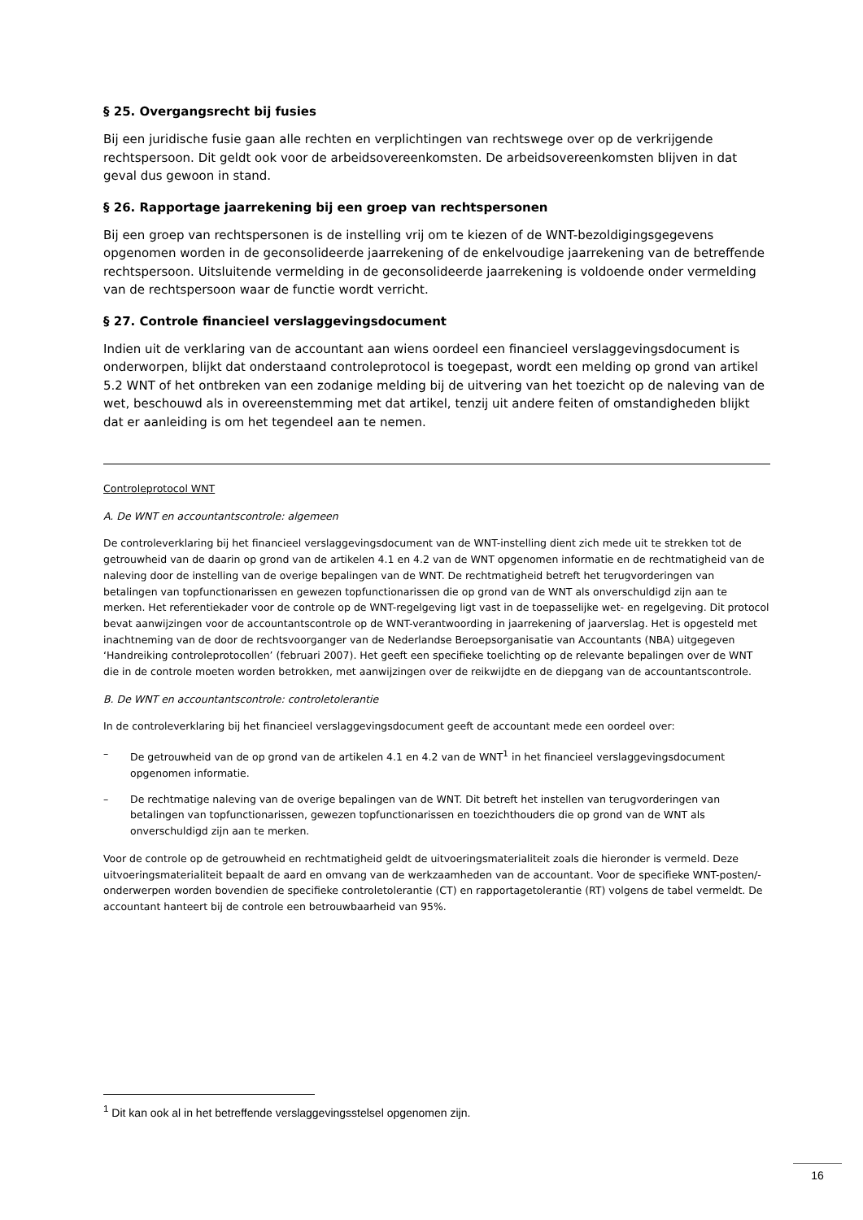§ 25. Overgangsrecht bij fusies
Bij een juridische fusie gaan alle rechten en verplichtingen van rechtswege over op de verkrijgende rechtspersoon. Dit geldt ook voor de arbeidsovereenkomsten. De arbeidsovereenkomsten blijven in dat geval dus gewoon in stand.
§ 26. Rapportage jaarrekening bij een groep van rechtspersonen
Bij een groep van rechtspersonen is de instelling vrij om te kiezen of de WNT-bezoldigingsgegevens opgenomen worden in de geconsolideerde jaarrekening of de enkelvoudige jaarrekening van de betreffende rechtspersoon. Uitsluitende vermelding in de geconsolideerde jaarrekening is voldoende onder vermelding van de rechtspersoon waar de functie wordt verricht.
§ 27. Controle financieel verslaggevingsdocument
Indien uit de verklaring van de accountant aan wiens oordeel een financieel verslaggevingsdocument is onderworpen, blijkt dat onderstaand controleprotocol is toegepast, wordt een melding op grond van artikel 5.2 WNT of het ontbreken van een zodanige melding bij de uitvering van het toezicht op de naleving van de wet, beschouwd als in overeenstemming met dat artikel, tenzij uit andere feiten of omstandigheden blijkt dat er aanleiding is om het tegendeel aan te nemen.
Controleprotocol WNT
A. De WNT en accountantscontrole: algemeen
De controleverklaring bij het financieel verslaggevingsdocument van de WNT-instelling dient zich mede uit te strekken tot de getrouwheid van de daarin op grond van de artikelen 4.1 en 4.2 van de WNT opgenomen informatie en de rechtmatigheid van de naleving door de instelling van de overige bepalingen van de WNT. De rechtmatigheid betreft het terugvorderingen van betalingen van topfunctionarissen en gewezen topfunctionarissen die op grond van de WNT als onverschuldigd zijn aan te merken. Het referentiekader voor de controle op de WNT-regelgeving ligt vast in de toepasselijke wet- en regelgeving. Dit protocol bevat aanwijzingen voor de accountantscontrole op de WNT-verantwoording in jaarrekening of jaarverslag. Het is opgesteld met inachtneming van de door de rechtsvoorganger van de Nederlandse Beroepsorganisatie van Accountants (NBA) uitgegeven ‘Handreiking controleprotocollen’ (februari 2007). Het geeft een specifieke toelichting op de relevante bepalingen over de WNT die in de controle moeten worden betrokken, met aanwijzingen over de reikwijdte en de diepgang van de accountantscontrole.
B. De WNT en accountantscontrole: controletolerantie
In de controleverklaring bij het financieel verslaggevingsdocument geeft de accountant mede een oordeel over:
– De getrouwheid van de op grond van de artikelen 4.1 en 4.2 van de WNT<sup>1</sup> in het financieel verslaggevingsdocument opgenomen informatie.
– De rechtmatige naleving van de overige bepalingen van de WNT. Dit betreft het instellen van terugvorderingen van betalingen van topfunctionarissen, gewezen topfunctionarissen en toezichthouders die op grond van de WNT als onverschuldigd zijn aan te merken.
Voor de controle op de getrouwheid en rechtmatigheid geldt de uitvoeringsmaterialiteit zoals die hieronder is vermeld. Deze uitvoeringsmaterialiteit bepaalt de aard en omvang van de werkzaamheden van de accountant. Voor de specifieke WNT-posten/-onderwerpen worden bovendien de specifieke controletolerantie (CT) en rapportagetolerantie (RT) volgens de tabel vermeldt. De accountant hanteert bij de controle een betrouwbaarheid van 95%.
<sup>1</sup> Dit kan ook al in het betreffende verslaggevingsstelsel opgenomen zijn.
16